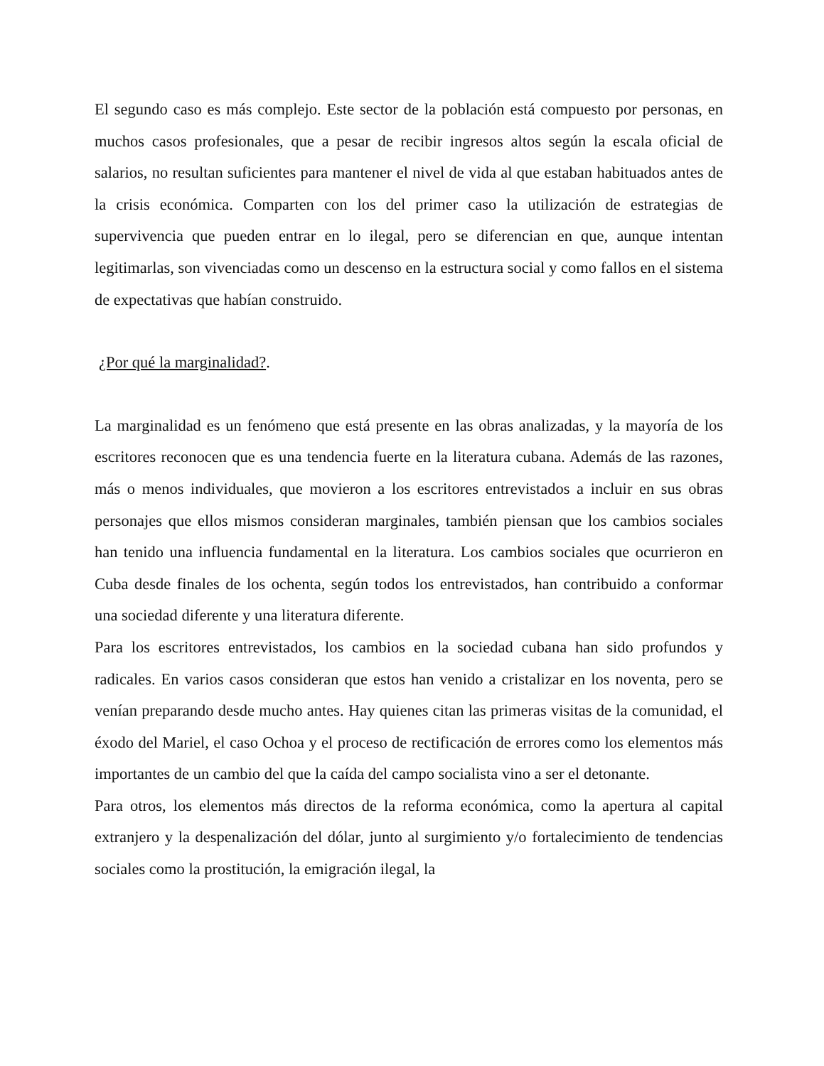El segundo caso es más complejo. Este sector de la población está compuesto por personas, en muchos casos profesionales, que a pesar de recibir ingresos altos según la escala oficial de salarios, no resultan suficientes para mantener el nivel de vida al que estaban habituados antes de la crisis económica. Comparten con los del primer caso la utilización de estrategias de supervivencia que pueden entrar en lo ilegal, pero se diferencian en que, aunque intentan legitimarlas, son vivenciadas como un descenso en la estructura social y como fallos en el sistema de expectativas que habían construido.
¿Por qué la marginalidad?.
La marginalidad es un fenómeno que está presente en las obras analizadas, y la mayoría de los escritores reconocen que es una tendencia fuerte en la literatura cubana. Además de las razones, más o menos individuales, que movieron a los escritores entrevistados a incluir en sus obras personajes que ellos mismos consideran marginales, también piensan que los cambios sociales han tenido una influencia fundamental en la literatura. Los cambios sociales que ocurrieron en Cuba desde finales de los ochenta, según todos los entrevistados, han contribuido a conformar una sociedad diferente y una literatura diferente.
Para los escritores entrevistados, los cambios en la sociedad cubana han sido profundos y radicales. En varios casos consideran que estos han venido a cristalizar en los noventa, pero se venían preparando desde mucho antes. Hay quienes citan las primeras visitas de la comunidad, el éxodo del Mariel, el caso Ochoa y el proceso de rectificación de errores como los elementos más importantes de un cambio del que la caída del campo socialista vino a ser el detonante.
Para otros, los elementos más directos de la reforma económica, como la apertura al capital extranjero y la despenalización del dólar, junto al surgimiento y/o fortalecimiento de tendencias sociales como la prostitución, la emigración ilegal, la